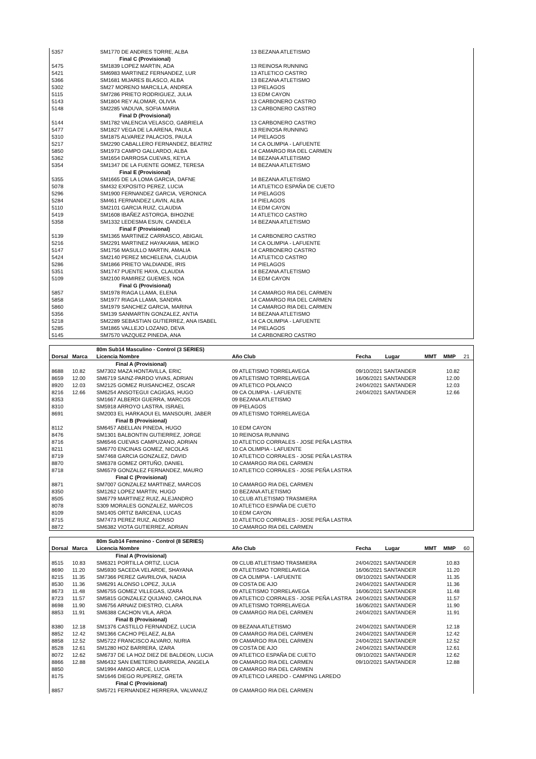| 5357 | | SM1770 DE ANDRES TORRE, ALBA | 13 BEZANA ATLETISMO |
| | | Final C (Provisional) | |
| 5475 | | SM1839 LOPEZ MARTIN, ADA | 13 REINOSA RUNNING |
| 5421 | | SM6983 MARTINEZ FERNANDEZ, LUR | 13 ATLETICO CASTRO |
| 5366 | | SM1681 MIJARES BLASCO, ALBA | 13 BEZANA ATLETISMO |
| 5302 | | SM27 MORENO MARCILLA, ANDREA | 13 PIELAGOS |
| 5115 | | SM7286 PRIETO RODRIGUEZ, JULIA | 13 EDM CAYON |
| 5143 | | SM1804 REY ALOMAR, OLIVIA | 13 CARBONERO CASTRO |
| 5148 | | SM2285 VADUVA, SOFIA MARIA | 13 CARBONERO CASTRO |
| | | Final D (Provisional) | |
| 5144 | | SM1782 VALENCIA VELASCO, GABRIELA | 13 CARBONERO CASTRO |
| 5477 | | SM1827 VEGA DE LA ARENA, PAULA | 13 REINOSA RUNNING |
| 5310 | | SM1875 ALVAREZ PALACIOS, PAULA | 14 PIELAGOS |
| 5217 | | SM2290 CABALLERO FERNANDEZ, BEATRIZ | 14 CA OLIMPIA - LAFUENTE |
| 5850 | | SM1973 CAMPO GALLARDO, ALBA | 14 CAMARGO RIA DEL CARMEN |
| 5362 | | SM1654 DARROSA CUEVAS, KEYLA | 14 BEZANA ATLETISMO |
| 5354 | | SM1347 DE LA FUENTE GOMEZ, TERESA | 14 BEZANA ATLETISMO |
| | | Final E (Provisional) | |
| 5355 | | SM1665 DE LA LOMA GARCIA, DAFNE | 14 BEZANA ATLETISMO |
| 5078 | | SM432 EXPOSITO PEREZ, LUCIA | 14 ATLETICO ESPAÑA DE CUETO |
| 5296 | | SM1900 FERNANDEZ GARCIA, VERONICA | 14 PIELAGOS |
| 5284 | | SM461 FERNANDEZ LAVIN, ALBA | 14 PIELAGOS |
| 5110 | | SM2101 GARCIA RUIZ, CLAUDIA | 14 EDM CAYON |
| 5419 | | SM1608 IBAÑEZ ASTORGA, BIHOZNE | 14 ATLETICO CASTRO |
| 5358 | | SM1332 LEDESMA ESUN, CANDELA | 14 BEZANA ATLETISMO |
| | | Final F (Provisional) | |
| 5139 | | SM1365 MARTINEZ CARRASCO, ABIGAIL | 14 CARBONERO CASTRO |
| 5216 | | SM2291 MARTINEZ HAYAKAWA, MEIKO | 14 CA OLIMPIA - LAFUENTE |
| 5147 | | SM1756 MASULLO MARTIN, AMALIA | 14 CARBONERO CASTRO |
| 5424 | | SM2140 PEREZ MICHELENA, CLAUDIA | 14 ATLETICO CASTRO |
| 5286 | | SM1866 PRIETO VALDIANDE, IRIS | 14 PIELAGOS |
| 5351 | | SM1747 PUENTE HAYA, CLAUDIA | 14 BEZANA ATLETISMO |
| 5109 | | SM2100 RAMIREZ GUEMES, NOA | 14 EDM CAYON |
| | | Final G (Provisional) | |
| 5857 | | SM1978 RIAGA LLAMA, ELENA | 14 CAMARGO RIA DEL CARMEN |
| 5858 | | SM1977 RIAGA LLAMA, SANDRA | 14 CAMARGO RIA DEL CARMEN |
| 5860 | | SM1979 SANCHEZ GARCIA, MARINA | 14 CAMARGO RIA DEL CARMEN |
| 5356 | | SM139 SANMARTIN GONZALEZ, ANTIA | 14 BEZANA ATLETISMO |
| 5218 | | SM2289 SEBASTIAN GUTIERREZ, ANA ISABEL | 14 CA OLIMPIA - LAFUENTE |
| 5285 | | SM1865 VALLEJO LOZANO, DEVA | 14 PIELAGOS |
| 5145 | | SM7570 VAZQUEZ PINEDA, ANA | 14 CARBONERO CASTRO |
| | | 80m Sub14 Masculino - Control (3 SERIES) | | | | | | |
| Dorsal | Marca | Licencia Nombre | Año Club | Fecha | Lugar | MMT | MMP | 21 |
| | | Final A (Provisional) | | | | | | |
| 8688 | 10.82 | SM7302 MAZA HONTAVILLA, ERIC | 09 ATLETISMO TORRELAVEGA | 09/10/2021 SANTANDER | | | 10.82 | |
| 8659 | 12.00 | SM6719 SAINZ-PARDO VIVAS, ADRIAN | 09 ATLETISMO TORRELAVEGA | 16/06/2021 SANTANDER | | | 12.00 | |
| 8920 | 12.03 | SM2125 GOMEZ RUISANCHEZ, OSCAR | 09 ATLETICO POLANCO | 24/04/2021 SANTANDER | | | 12.03 | |
| 8216 | 12.66 | SM6254 ANSOTEGUI CAGIGAS, HUGO | 09 CA OLIMPIA - LAFUENTE | 24/04/2021 SANTANDER | | | 12.66 | |
| 8353 | | SM1667 ALBERDI GUERRA, MARCOS | 09 BEZANA ATLETISMO | | | | | |
| 8310 | | SM5918 ARROYO LASTRA, ISRAEL | 09 PIELAGOS | | | | | |
| 8691 | | SM2003 EL HARKAOUI EL MANSOURI, JABER | 09 ATLETISMO TORRELAVEGA | | | | | |
| | | Final B (Provisional) | | | | | | |
| 8112 | | SM6457 ABELLAN PINEDA, HUGO | 10 EDM CAYON | | | | | |
| 8476 | | SM1301 BALBONTIN GUTIERREZ, JORGE | 10 REINOSA RUNNING | | | | | |
| 8716 | | SM6546 CUEVAS CAMPUZANO, ADRIAN | 10 ATLETICO CORRALES - JOSE PEÑA LASTRA | | | | | |
| 8211 | | SM6770 ENCINAS GOMEZ, NICOLAS | 10 CA OLIMPIA - LAFUENTE | | | | | |
| 8719 | | SM7468 GARCIA GONZALEZ, DAVID | 10 ATLETICO CORRALES - JOSE PEÑA LASTRA | | | | | |
| 8870 | | SM6378 GOMEZ ORTUÑO, DANIEL | 10 CAMARGO RIA DEL CARMEN | | | | | |
| 8718 | | SM6579 GONZALEZ FERNANDEZ, MAURO | 10 ATLETICO CORRALES - JOSE PEÑA LASTRA | | | | | |
| | | Final C (Provisional) | | | | | | |
| 8871 | | SM7007 GONZALEZ MARTINEZ, MARCOS | 10 CAMARGO RIA DEL CARMEN | | | | | |
| 8350 | | SM1262 LOPEZ MARTIN, HUGO | 10 BEZANA ATLETISMO | | | | | |
| 8505 | | SM6779 MARTINEZ RUIZ, ALEJANDRO | 10 CLUB ATLETISMO TRASMIERA | | | | | |
| 8078 | | S309 MORALES GONZALEZ, MARCOS | 10 ATLETICO ESPAÑA DE CUETO | | | | | |
| 8109 | | SM1405 ORTIZ BARCENA, LUCAS | 10 EDM CAYON | | | | | |
| 8715 | | SM7473 PEREZ RUIZ, ALONSO | 10 ATLETICO CORRALES - JOSE PEÑA LASTRA | | | | | |
| 8872 | | SM6382 VIOTA GUTIERREZ, ADRIAN | 10 CAMARGO RIA DEL CARMEN | | | | | |
| | | 80m Sub14 Femenino - Control (8 SERIES) | | | | | | |
| Dorsal | Marca | Licencia Nombre | Año Club | Fecha | Lugar | MMT | MMP | 60 |
| | | Final A (Provisional) | | | | | | |
| 8515 | 10.83 | SM6321 PORTILLA ORTIZ, LUCIA | 09 CLUB ATLETISMO TRASMIERA | 24/04/2021 SANTANDER | | | 10.83 | |
| 8690 | 11.20 | SM5930 SACEDA VELARDE, SHAYANA | 09 ATLETISMO TORRELAVEGA | 16/06/2021 SANTANDER | | | 11.20 | |
| 8215 | 11.35 | SM7366 PEREZ GAVRILOVA, NADIA | 09 CA OLIMPIA - LAFUENTE | 09/10/2021 SANTANDER | | | 11.35 | |
| 8530 | 11.36 | SM6291 ALONSO LOPEZ, JULIA | 09 COSTA DE AJO | 24/04/2021 SANTANDER | | | 11.36 | |
| 8673 | 11.48 | SM6755 GOMEZ VILLEGAS, IZARA | 09 ATLETISMO TORRELAVEGA | 16/06/2021 SANTANDER | | | 11.48 | |
| 8723 | 11.57 | SM5815 GONZALEZ QUIJANO, CAROLINA | 09 ATLETICO CORRALES - JOSE PEÑA LASTRA | 24/04/2021 SANTANDER | | | 11.57 | |
| 8698 | 11.90 | SM6756 ARNAIZ DIESTRO, CLARA | 09 ATLETISMO TORRELAVEGA | 16/06/2021 SANTANDER | | | 11.90 | |
| 8853 | 11.91 | SM6388 CACHON VILA, AROA | 09 CAMARGO RIA DEL CARMEN | 24/04/2021 SANTANDER | | | 11.91 | |
| | | Final B (Provisional) | | | | | | |
| 8380 | 12.18 | SM1376 CASTILLO FERNANDEZ, LUCIA | 09 BEZANA ATLETISMO | 24/04/2021 SANTANDER | | | 12.18 | |
| 8852 | 12.42 | SM1366 CACHO PELAEZ, ALBA | 09 CAMARGO RIA DEL CARMEN | 24/04/2021 SANTANDER | | | 12.42 | |
| 8858 | 12.52 | SM5722 FRANCISCO ALVARO, NURIA | 09 CAMARGO RIA DEL CARMEN | 24/04/2021 SANTANDER | | | 12.52 | |
| 8528 | 12.61 | SM1280 HOZ BARRERA, IZARA | 09 COSTA DE AJO | 24/04/2021 SANTANDER | | | 12.61 | |
| 8072 | 12.62 | SM6737 DE LA HOZ DIEZ DE BALDEON, LUCIA | 09 ATLETICO ESPAÑA DE CUETO | 09/10/2021 SANTANDER | | | 12.62 | |
| 8866 | 12.88 | SM6432 SAN EMETERIO BARREDA, ANGELA | 09 CAMARGO RIA DEL CARMEN | 09/10/2021 SANTANDER | | | 12.88 | |
| 8850 | | SM1994 AMIGO ARCE, LUCIA | 09 CAMARGO RIA DEL CARMEN | | | | | |
| 8175 | | SM1646 DIEGO RUPEREZ, GRETA | 09 ATLETICO LAREDO - CAMPING LAREDO | | | | | |
| | | Final C (Provisional) | | | | | | |
| 8857 | | SM5721 FERNANDEZ HERRERA, VALVANUZ | 09 CAMARGO RIA DEL CARMEN | | | | | |